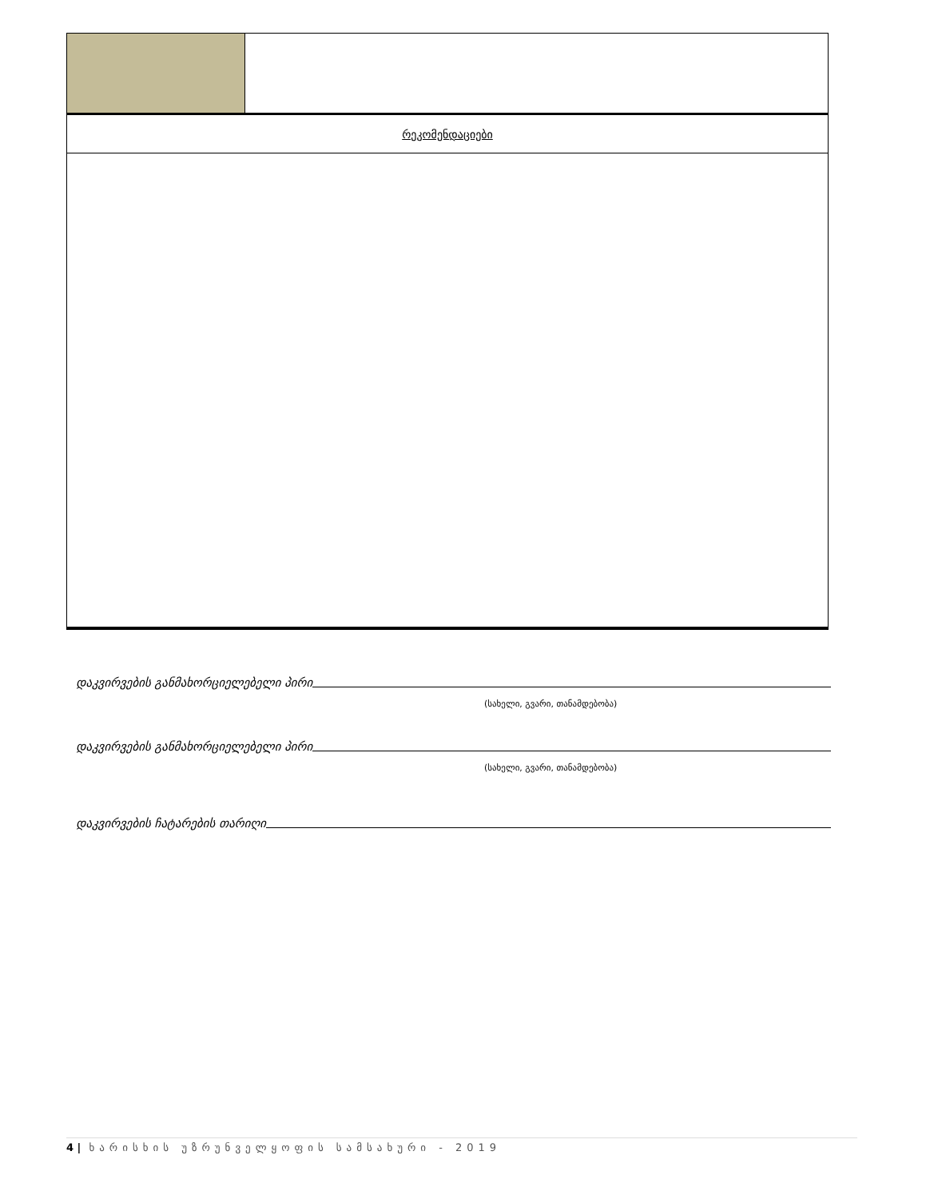| რეკომენდაციები | |
დაკვირვების განმახორციელებელი პირი
(სახელი, გვარი, თანამდებობა)
დაკვირვების განმახორციელებელი პირი
(სახელი, გვარი, თანამდებობა)
დაკვირვების ჩატარების თარიღი
4 | ხარისხის უზრუნველყოფის სამსახური - 2019